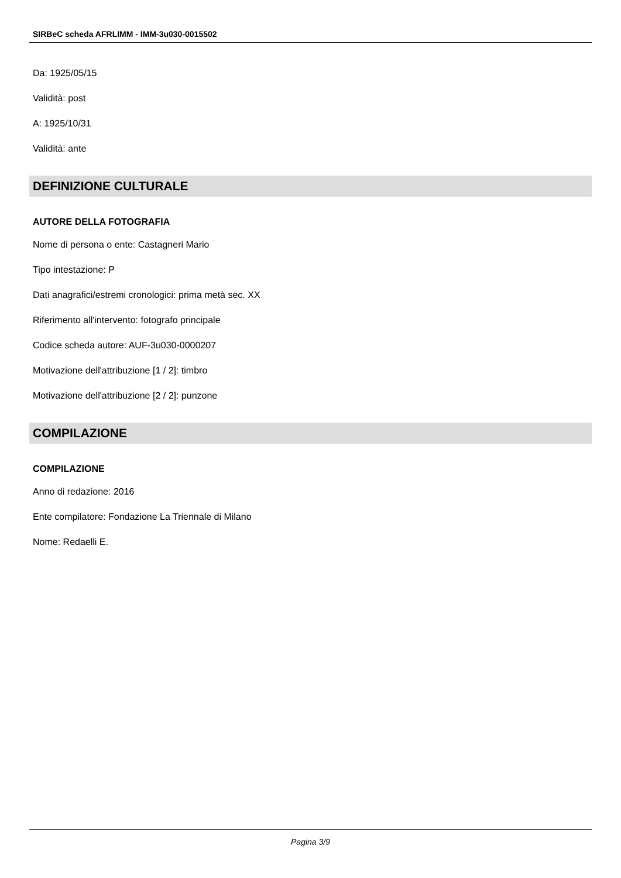SIRBeC scheda AFRLIMM - IMM-3u030-0015502
Da: 1925/05/15
Validità: post
A: 1925/10/31
Validità: ante
DEFINIZIONE CULTURALE
AUTORE DELLA FOTOGRAFIA
Nome di persona o ente: Castagneri Mario
Tipo intestazione: P
Dati anagrafici/estremi cronologici: prima metà sec. XX
Riferimento all'intervento: fotografo principale
Codice scheda autore: AUF-3u030-0000207
Motivazione dell'attribuzione [1 / 2]: timbro
Motivazione dell'attribuzione [2 / 2]: punzone
COMPILAZIONE
COMPILAZIONE
Anno di redazione: 2016
Ente compilatore: Fondazione La Triennale di Milano
Nome: Redaelli E.
Pagina 3/9